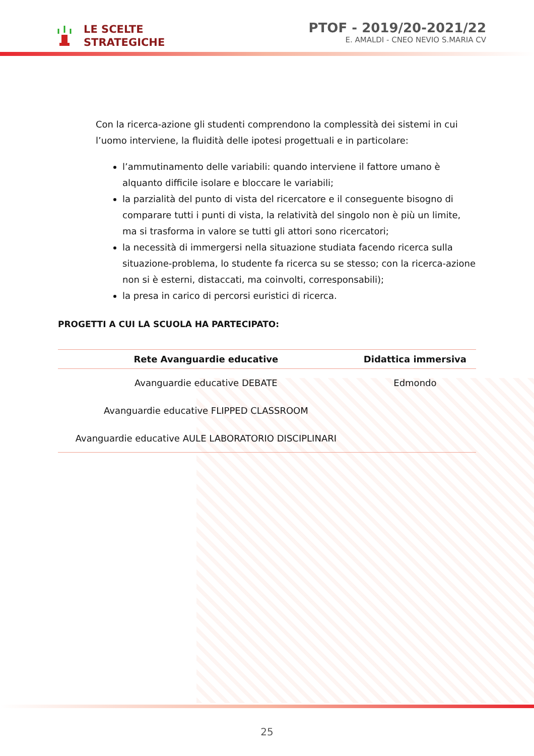LE SCELTE
STRATEGICHE
PTOF - 2019/20-2021/22
E. AMALDI - CNEO NEVIO S.MARIA CV
Con la ricerca-azione gli studenti comprendono la complessità dei sistemi in cui l’uomo interviene, la fluidità delle ipotesi progettuali e in particolare:
l’ammutinamento delle variabili: quando interviene il fattore umano è alquanto difficile isolare e bloccare le variabili;
la parzialità del punto di vista del ricercatore e il conseguente bisogno di comparare tutti i punti di vista, la relatività del singolo non è più un limite, ma si trasforma in valore se tutti gli attori sono ricercatori;
la necessità di immergersi nella situazione studiata facendo ricerca sulla situazione-problema, lo studente fa ricerca su se stesso; con la ricerca-azione non si è esterni, distaccati, ma coinvolti, corresponsabili);
la presa in carico di percorsi euristici di ricerca.
PROGETTI A CUI LA SCUOLA HA PARTECIPATO:
| Rete Avanguardie educative | Didattica immersiva |
| --- | --- |
| Avanguardie educative DEBATE | Edmondo |
| Avanguardie educative FLIPPED CLASSROOM | |
| Avanguardie educative AULE LABORATORIO DISCIPLINARI | |
25